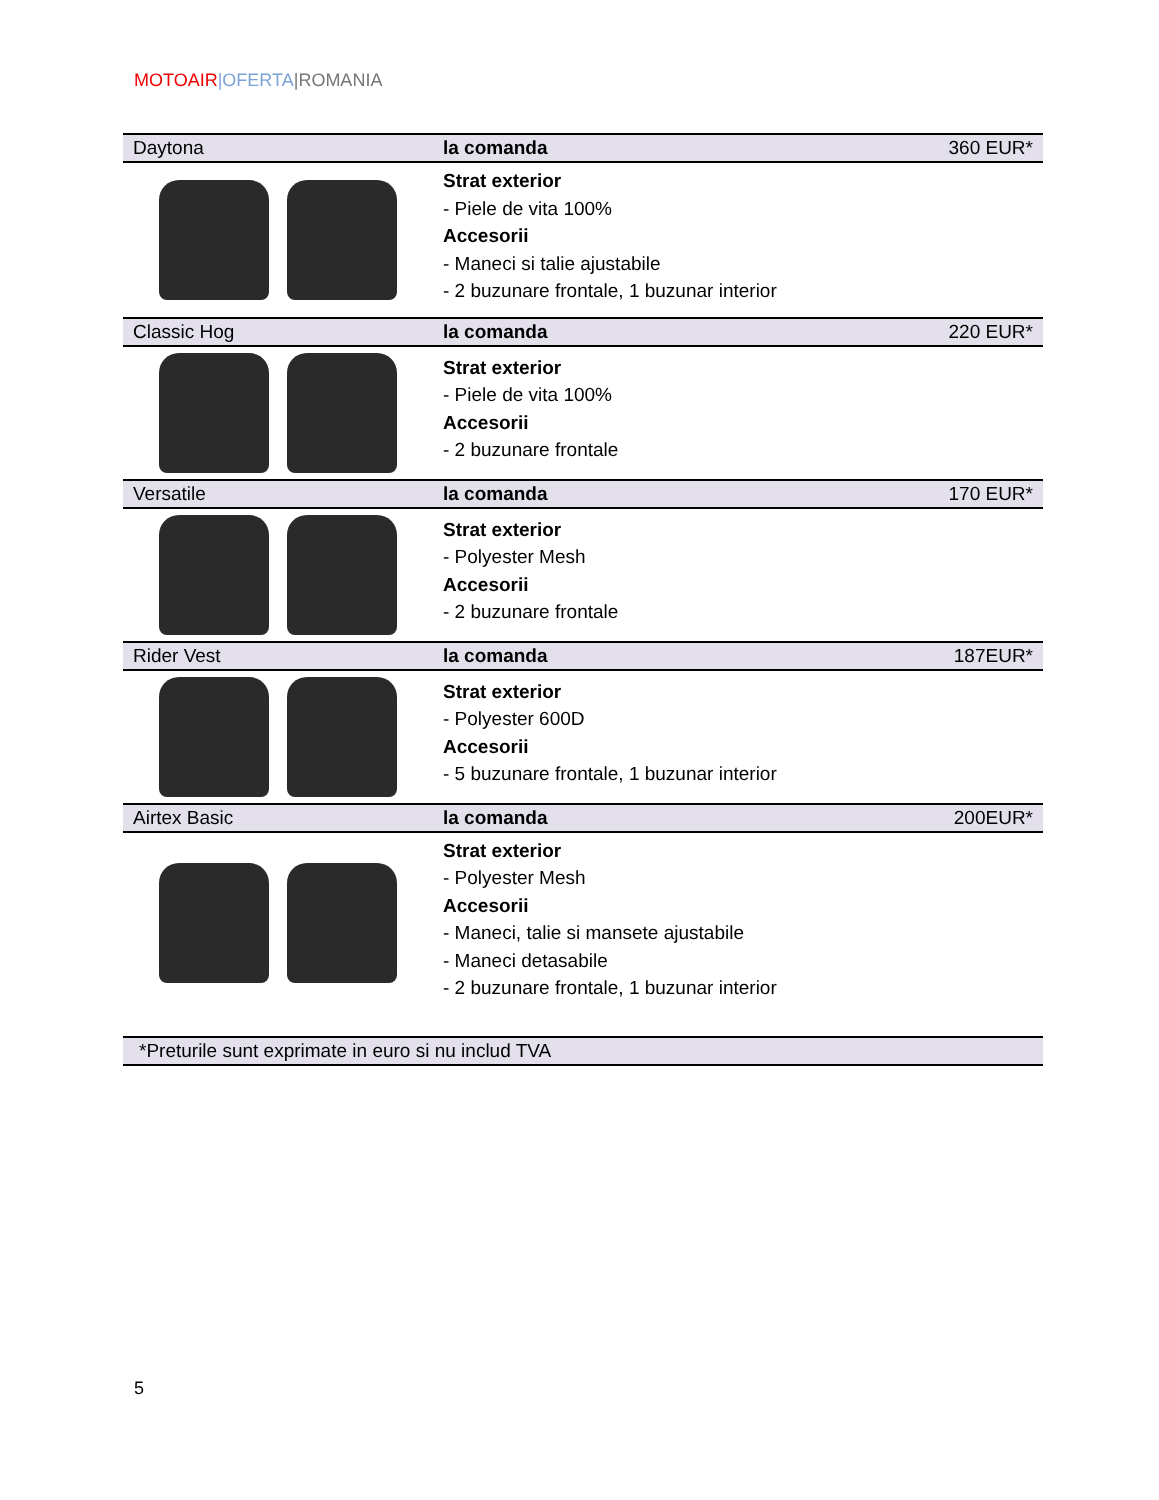MOTOAIR|OFERTA|ROMANIA
| Daytona | la comanda | 360 EUR* |
| | Strat exterior - Piele de vita 100% Accesorii - Maneci si talie ajustabile - 2 buzunare frontale, 1 buzunar interior | |
| Classic Hog | la comanda | 220 EUR* |
| | Strat exterior - Piele de vita 100% Accesorii - 2 buzunare frontale | |
| Versatile | la comanda | 170 EUR* |
| | Strat exterior - Polyester Mesh Accesorii - 2 buzunare frontale | |
| Rider Vest | la comanda | 187EUR* |
| | Strat exterior - Polyester 600D Accesorii - 5 buzunare frontale, 1 buzunar interior | |
| Airtex Basic | la comanda | 200EUR* |
| | Strat exterior - Polyester Mesh Accesorii - Maneci, talie si mansete ajustabile - Maneci detasabile - 2 buzunare frontale, 1 buzunar interior | |
| *Preturile sunt exprimate in euro si nu includ TVA | | |
5